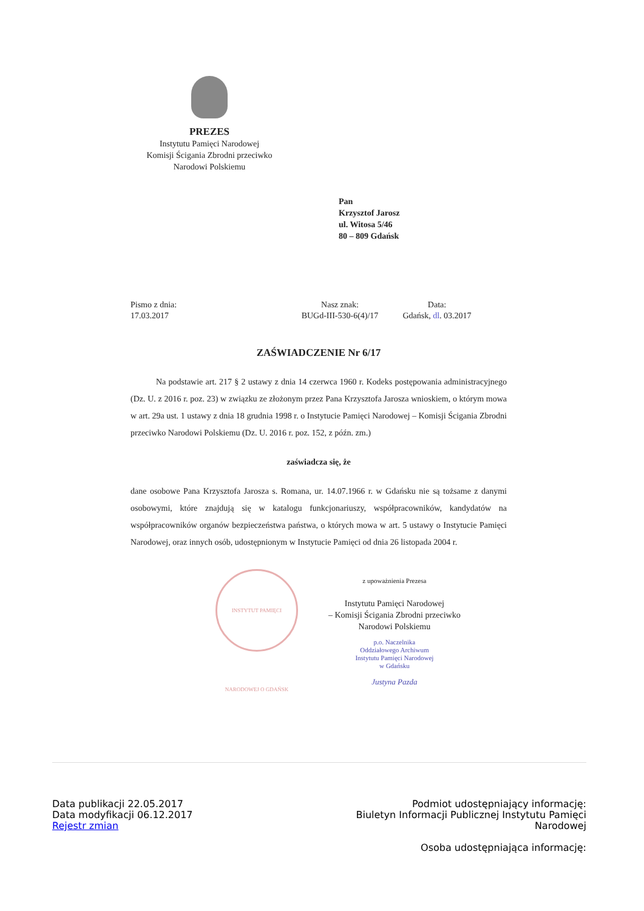PREZES
Instytutu Pamięci Narodowej
Komisji Ścigania Zbrodni przeciwko
Narodowi Polskiemu
Pan
Krzysztof Jarosz
ul. Witosa 5/46
80 – 809 Gdańsk
Pismo z dnia:
17.03.2017
Nasz znak:
BUGd-III-530-6(4)/17
Data:
Gdańsk, dl. 03.2017
ZAŚWIADCZENIE Nr 6/17
   Na podstawie art. 217 § 2 ustawy z dnia 14 czerwca 1960 r. Kodeks postępowania administracyjnego (Dz. U. z 2016 r. poz. 23) w związku ze złożonym przez Pana Krzysztofa Jarosza wnioskiem, o którym mowa w art. 29a ust. 1 ustawy z dnia 18 grudnia 1998 r. o Instytucie Pamięci Narodowej – Komisji Ścigania Zbrodni przeciwko Narodowi Polskiemu (Dz. U. 2016 r. poz. 152, z późn. zm.)
zaświadcza się, że
dane osobowe Pana Krzysztofa Jarosza s. Romana, ur. 14.07.1966 r. w Gdańsku nie są tożsame z danymi osobowymi, które znajdują się w katalogu funkcjonariuszy, współpracowników, kandydatów na współpracowników organów bezpieczeństwa państwa, o których mowa w art. 5 ustawy o Instytucie Pamięci Narodowej, oraz innych osób, udostępnionym w Instytucie Pamięci od dnia 26 listopada 2004 r.
INSTYTUT PAMIĘCI NARODOWEJ O GDAŃSK
z upoważnienia Prezesa
Instytutu Pamięci Narodowej
– Komisji Ścigania Zbrodni przeciwko
Narodowi Polskiemu
p.o. Naczelnika
Oddziałowego Archiwum
Instytutu Pamięci Narodowej
w Gdańsku
Justyna Pazda
Data publikacji 22.05.2017
Data modyfikacji 06.12.2017
Rejestr zmian
Podmiot udostępniający informację:
Biuletyn Informacji Publicznej Instytutu Pamięci Narodowej
Osoba udostępniająca informację: